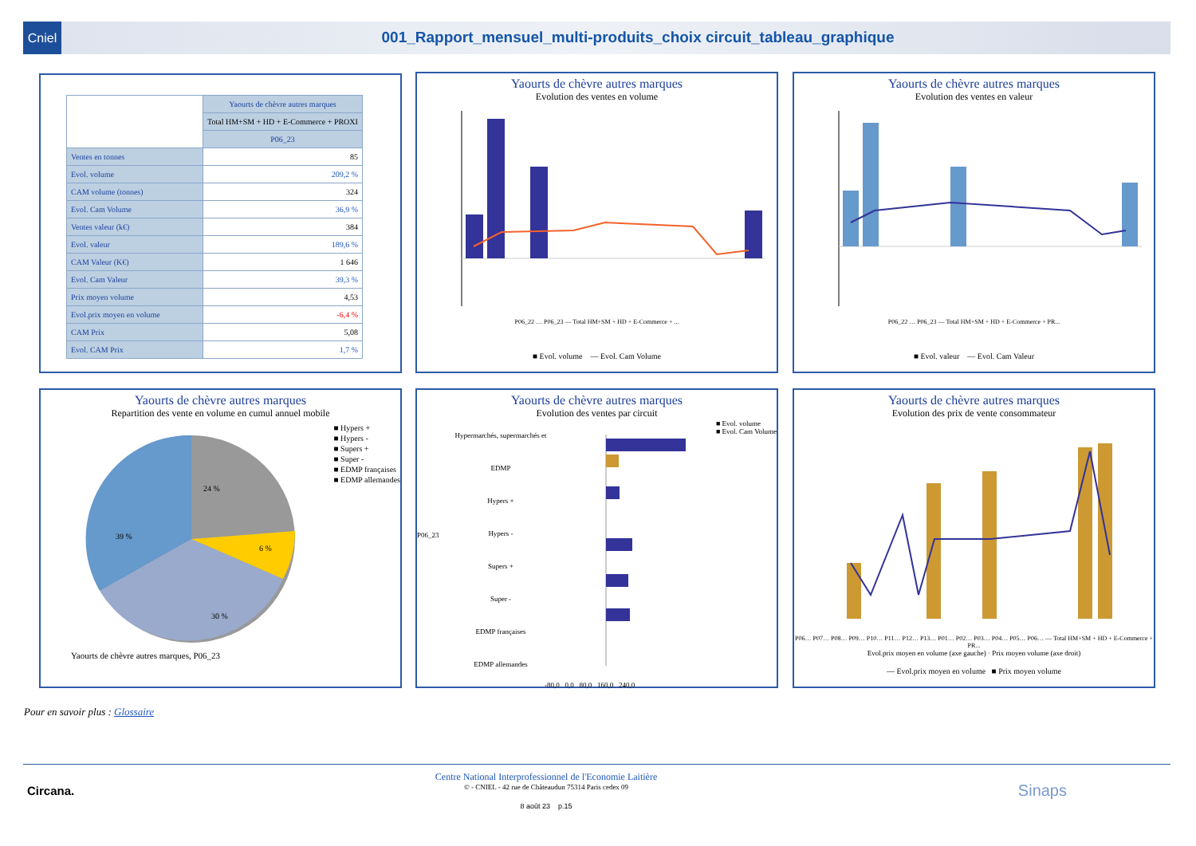Cniel 001_Rapport_mensuel_multi-produits_choix circuit_tableau_graphique
| | Yaourts de chèvre autres marques |
| | Total HM+SM + HD + E-Commerce + PROXI |
| | P06_23 |
| Ventes en tonnes | 85 |
| Evol. volume | 209,2 % |
| CAM volume (tonnes) | 324 |
| Evol. Cam Volume | 36,9 % |
| Ventes valeur (k€) | 384 |
| Evol. valeur | 189,6 % |
| CAM Valeur (K€) | 1 646 |
| Evol. Cam Valeur | 39,3 % |
| Prix moyen volume | 4,53 |
| Evol.prix moyen en volume | -6,4 % |
| CAM Prix | 5,08 |
| Evol. CAM Prix | 1,7 % |
Yaourts de chèvre autres marques
Evolution des ventes en volume
P06_22 … P06_23 — Total HM+SM + HD + E-Commerce + ...
■ Evol. volume — Evol. Cam Volume
Yaourts de chèvre autres marques
Evolution des ventes en valeur
P06_22 … P06_23 — Total HM+SM + HD + E-Commerce + PR...
■ Evol. valeur — Evol. Cam Valeur
Yaourts de chèvre autres marques
Repartition des vente en volume en cumul annuel mobile
39 %
24 %
6 %
30 %
■ Hypers +
■ Hypers -
■ Supers +
■ Super -
■ EDMP françaises
■ EDMP allemandes
Yaourts de chèvre autres marques, P06_23
Yaourts de chèvre autres marques
Evolution des ventes par circuit
P06_23
Hypermarchés, supermarchés et EDMP
Hypers +
Hypers -
Supers +
Super -
EDMP françaises
EDMP allemandes
■ Evol. volume
■ Evol. Cam Volume
-80,0 0,0 80,0 160,0 240,0
Yaourts de chèvre autres marques
Evolution des prix de vente consommateur
P06… P07… P08… P09… P10… P11… P12… P13… P01… P02… P03… P04… P05… P06… — Total HM+SM + HD + E-Commerce + PR...
Evol.prix moyen en volume (axe gauche) · Prix moyen volume (axe droit)
— Evol.prix moyen en volume ■ Prix moyen volume
Pour en savoir plus : Glossaire
Circana.
Centre National Interprofessionnel de l'Economie Laitière
© - CNIEL - 42 rue de Châteaudun 75314 Paris cedex 09
8 août 23 p.15
Sinaps